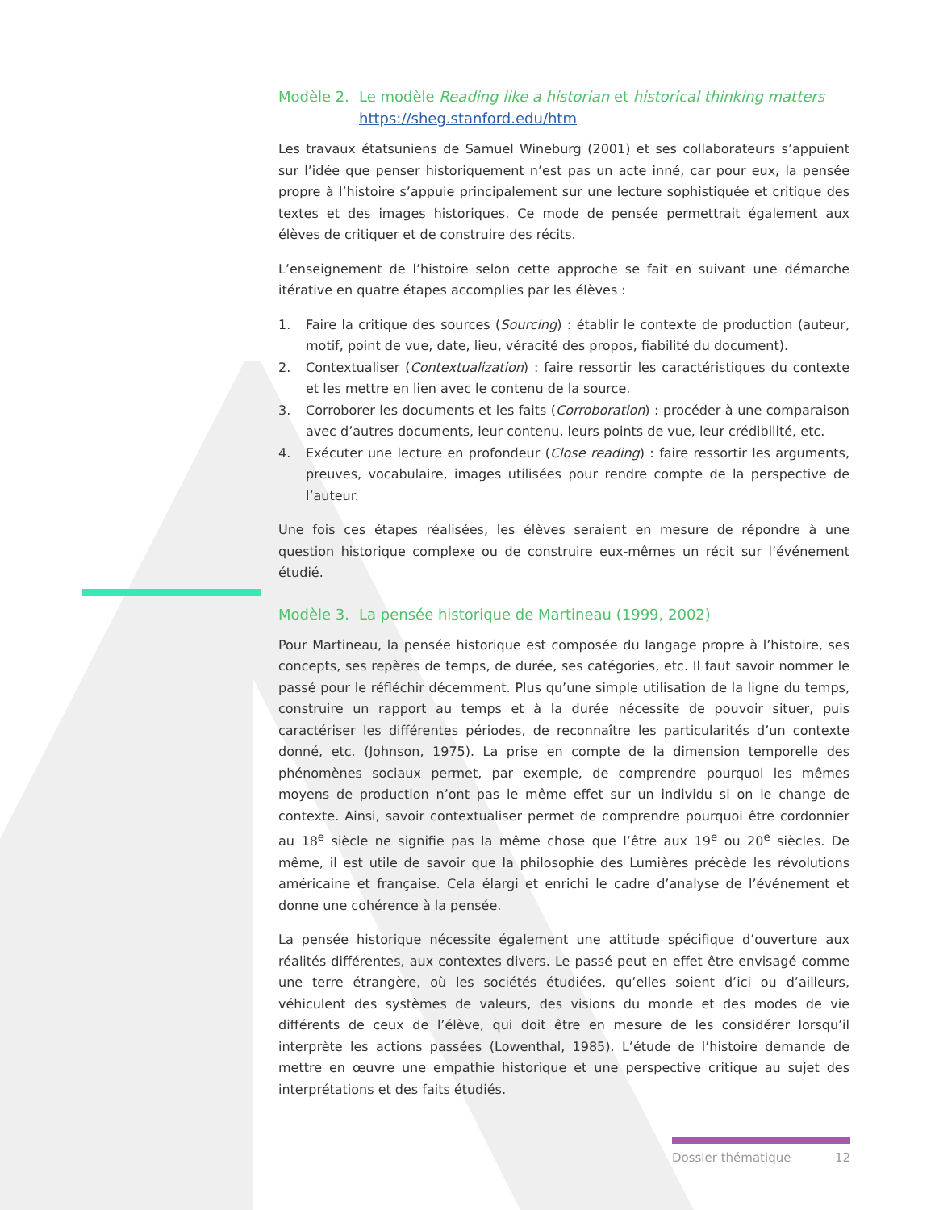Modèle 2. Le modèle Reading like a historian et historical thinking matters
https://sheg.stanford.edu/htm
Les travaux étatsuniens de Samuel Wineburg (2001) et ses collaborateurs s’appuient sur l’idée que penser historiquement n’est pas un acte inné, car pour eux, la pensée propre à l’histoire s’appuie principalement sur une lecture sophistiquée et critique des textes et des images historiques. Ce mode de pensée permettrait également aux élèves de critiquer et de construire des récits.
L’enseignement de l’histoire selon cette approche se fait en suivant une démarche itérative en quatre étapes accomplies par les élèves :
1. Faire la critique des sources (Sourcing) : établir le contexte de production (auteur, motif, point de vue, date, lieu, véracité des propos, fiabilité du document).
2. Contextualiser (Contextualization) : faire ressortir les caractéristiques du contexte et les mettre en lien avec le contenu de la source.
3. Corroborer les documents et les faits (Corroboration) : procéder à une comparaison avec d’autres documents, leur contenu, leurs points de vue, leur crédibilité, etc.
4. Exécuter une lecture en profondeur (Close reading) : faire ressortir les arguments, preuves, vocabulaire, images utilisées pour rendre compte de la perspective de l’auteur.
Une fois ces étapes réalisées, les élèves seraient en mesure de répondre à une question historique complexe ou de construire eux-mêmes un récit sur l’événement étudié.
Modèle 3. La pensée historique de Martineau (1999, 2002)
Pour Martineau, la pensée historique est composée du langage propre à l’histoire, ses concepts, ses repères de temps, de durée, ses catégories, etc. Il faut savoir nommer le passé pour le réfléchir décemment. Plus qu’une simple utilisation de la ligne du temps, construire un rapport au temps et à la durée nécessite de pouvoir situer, puis caractériser les différentes périodes, de reconnaître les particularités d’un contexte donné, etc. (Johnson, 1975). La prise en compte de la dimension temporelle des phénomènes sociaux permet, par exemple, de comprendre pourquoi les mêmes moyens de production n’ont pas le même effet sur un individu si on le change de contexte. Ainsi, savoir contextualiser permet de comprendre pourquoi être cordonnier au 18<sup>e</sup> siècle ne signifie pas la même chose que l’être aux 19<sup>e</sup> ou 20<sup>e</sup> siècles. De même, il est utile de savoir que la philosophie des Lumières précède les révolutions américaine et française. Cela élargi et enrichi le cadre d’analyse de l’événement et donne une cohérence à la pensée.
La pensée historique nécessite également une attitude spécifique d’ouverture aux réalités différentes, aux contextes divers. Le passé peut en effet être envisagé comme une terre étrangère, où les sociétés étudiées, qu’elles soient d’ici ou d’ailleurs, véhiculent des systèmes de valeurs, des visions du monde et des modes de vie différents de ceux de l’élève, qui doit être en mesure de les considérer lorsqu’il interprète les actions passées (Lowenthal, 1985). L’étude de l’histoire demande de mettre en œuvre une empathie historique et une perspective critique au sujet des interprétations et des faits étudiés.
Dossier thématique 12